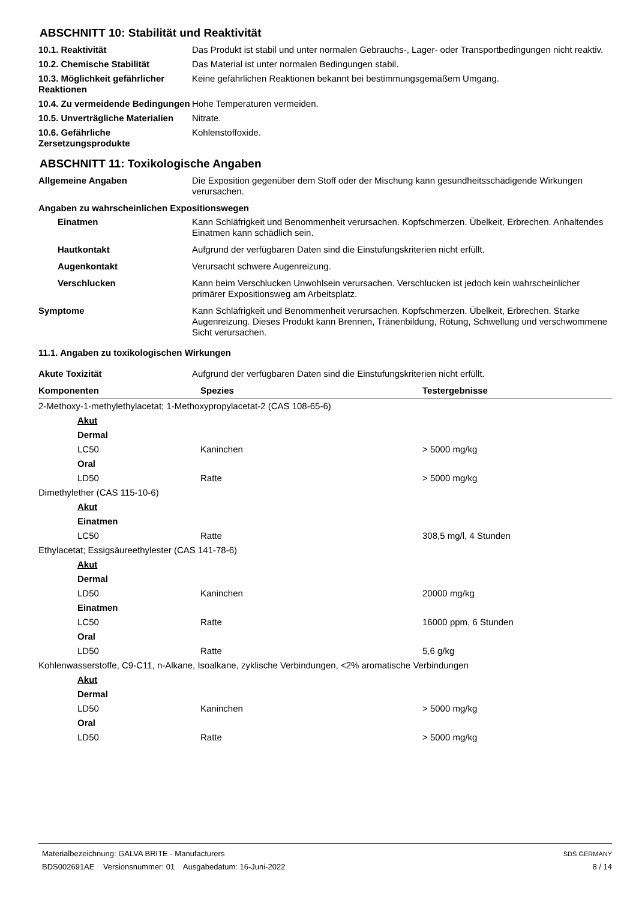ABSCHNITT 10: Stabilität und Reaktivität
10.1. Reaktivität Das Produkt ist stabil und unter normalen Gebrauchs-, Lager- oder Transportbedingungen nicht reaktiv.
10.2. Chemische Stabilität Das Material ist unter normalen Bedingungen stabil.
10.3. Möglichkeit gefährlicher Reaktionen
Keine gefährlichen Reaktionen bekannt bei bestimmungsgemäßem Umgang.
10.4. Zu vermeidende Bedingungen
Hohe Temperaturen vermeiden.
10.5. Unverträgliche Materialien
Nitrate.
10.6. Gefährliche Zersetzungsprodukte
Kohlenstoffoxide.
ABSCHNITT 11: Toxikologische Angaben
Allgemeine Angaben Die Exposition gegenüber dem Stoff oder der Mischung kann gesundheitsschädigende Wirkungen verursachen.
Angaben zu wahrscheinlichen Expositionswegen
Einatmen Kann Schläfrigkeit und Benommenheit verursachen. Kopfschmerzen. Übelkeit, Erbrechen. Anhaltendes Einatmen kann schädlich sein.
Hautkontakt Aufgrund der verfügbaren Daten sind die Einstufungskriterien nicht erfüllt.
Augenkontakt Verursacht schwere Augenreizung.
Verschlucken Kann beim Verschlucken Unwohlsein verursachen. Verschlucken ist jedoch kein wahrscheinlicher primärer Expositionsweg am Arbeitsplatz.
Symptome Kann Schläfrigkeit und Benommenheit verursachen. Kopfschmerzen. Übelkeit, Erbrechen. Starke Augenreizung. Dieses Produkt kann Brennen, Tränenbildung, Rötung, Schwellung und verschwommene Sicht verursachen.
11.1. Angaben zu toxikologischen Wirkungen
Akute Toxizität Aufgrund der verfügbaren Daten sind die Einstufungskriterien nicht erfüllt.
| Komponenten | Spezies | Testergebnisse |
| --- | --- | --- |
| 2-Methoxy-1-methylethylacetat; 1-Methoxypropylacetat-2 (CAS 108-65-6) | | |
| Akut | | |
| Dermal | | |
| LC50 | Kaninchen | > 5000 mg/kg |
| Oral | | |
| LD50 | Ratte | > 5000 mg/kg |
| Dimethylether (CAS 115-10-6) | | |
| Akut | | |
| Einatmen | | |
| LC50 | Ratte | 308,5 mg/l, 4 Stunden |
| Ethylacetat; Essigsäureethylester (CAS 141-78-6) | | |
| Akut | | |
| Dermal | | |
| LD50 | Kaninchen | 20000 mg/kg |
| Einatmen | | |
| LC50 | Ratte | 16000 ppm, 6 Stunden |
| Oral | | |
| LD50 | Ratte | 5,6 g/kg |
| Kohlenwasserstoffe, C9-C11, n-Alkane, Isoalkane, zyklische Verbindungen, <2% aromatische Verbindungen | | |
| Akut | | |
| Dermal | | |
| LD50 | Kaninchen | > 5000 mg/kg |
| Oral | | |
| LD50 | Ratte | > 5000 mg/kg |
Materialbezeichnung: GALVA BRITE - Manufacturers
BDS002691AE Versionsnummer: 01 Ausgabedatum: 16-Juni-2022
SDS GERMANY
8 / 14